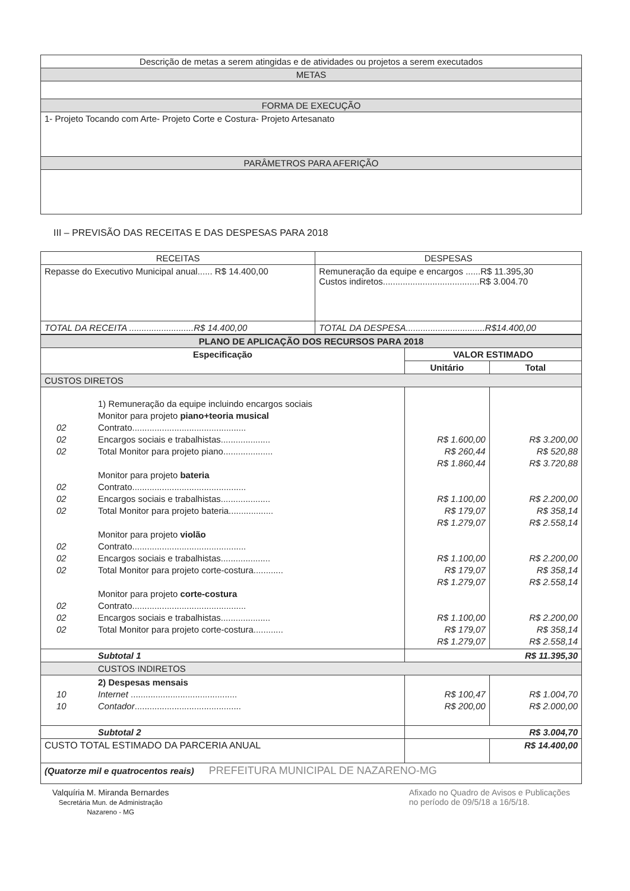| Descrição de metas a serem atingidas e de atividades ou projetos a serem executados |
| --- |
| METAS |
| FORMA DE EXECUÇÃO |
| 1- Projeto Tocando com Arte- Projeto Corte e Costura- Projeto Artesanato |
| PARÂMETROS PARA AFERIÇÃO |
III – PREVISÃO DAS RECEITAS E DAS DESPESAS PARA 2018
| RECEITAS | DESPESAS |
| --- | --- |
| Repasse do Executivo Municipal anual...... R$ 14.400,00 | Remuneração da equipe e encargos ......R$ 11.395,30 Custos indiretos.......................................R$ 3.004.70 |
| TOTAL DA RECEITA ..........................R$ 14.400,00 | TOTAL DA DESPESA................................R$14.400,00 |
| PLANO DE APLICAÇÃO DOS RECURSOS PARA 2018 | | |
| --- | --- | --- |
| Especificação | VALOR ESTIMADO | |
| | Unitário | Total |
| CUSTOS DIRETOS | | |
| 1) Remuneração da equipe incluindo encargos sociais Monitor para projeto piano+teoria musical 02 Contrato.............................................. 02 Encargos sociais e trabalhistas.................... 02 Total Monitor para projeto piano.................... Monitor para projeto bateria 02 Contrato.............................................. 02 Encargos sociais e trabalhistas.................... 02 Total Monitor para projeto bateria.................. Monitor para projeto violão 02 Contrato.............................................. 02 Encargos sociais e trabalhistas.................... 02 Total Monitor para projeto corte-costura............ Monitor para projeto corte-costura 02 Contrato.............................................. 02 Encargos sociais e trabalhistas.................... 02 Total Monitor para projeto corte-costura............ | R$ 1.600,00 R$ 260,44 R$ 1.860,44 R$ 1.100,00 R$ 179,07 R$ 1.279,07 R$ 1.100,00 R$ 179,07 R$ 1.279,07 R$ 1.100,00 R$ 179,07 R$ 1.279,07 | R$ 3.200,00 R$ 520,88 R$ 3.720,88 R$ 2.200,00 R$ 358,14 R$ 2.558,14 R$ 2.200,00 R$ 358,14 R$ 2.558,14 R$ 2.200,00 R$ 358,14 R$ 2.558,14 |
| Subtotal 1 | R$ 11.395,30 | |
| CUSTOS INDIRETOS | | |
| 2) Despesas mensais 10 Internet ........................................... 10 Contador ........................................... | R$ 100,47 R$ 200,00 | R$ 1.004,70 R$ 2.000,00 |
| Subtotal 2 | R$ 3.004,70 | |
| CUSTO TOTAL ESTIMADO DA PARCERIA ANUAL | | R$ 14.400,00 |
| (Quatorze mil e quatrocentos reais) PREFEITURA MUNICIPAL DE NAZARENO-MG | | |
Valquíria M. Miranda Bernardes
Secretária Mun. de Administração
Nazareno - MG
Afixado no Quadro de Avisos e Publicações
no período de 09/5/18 a 16/5/18.